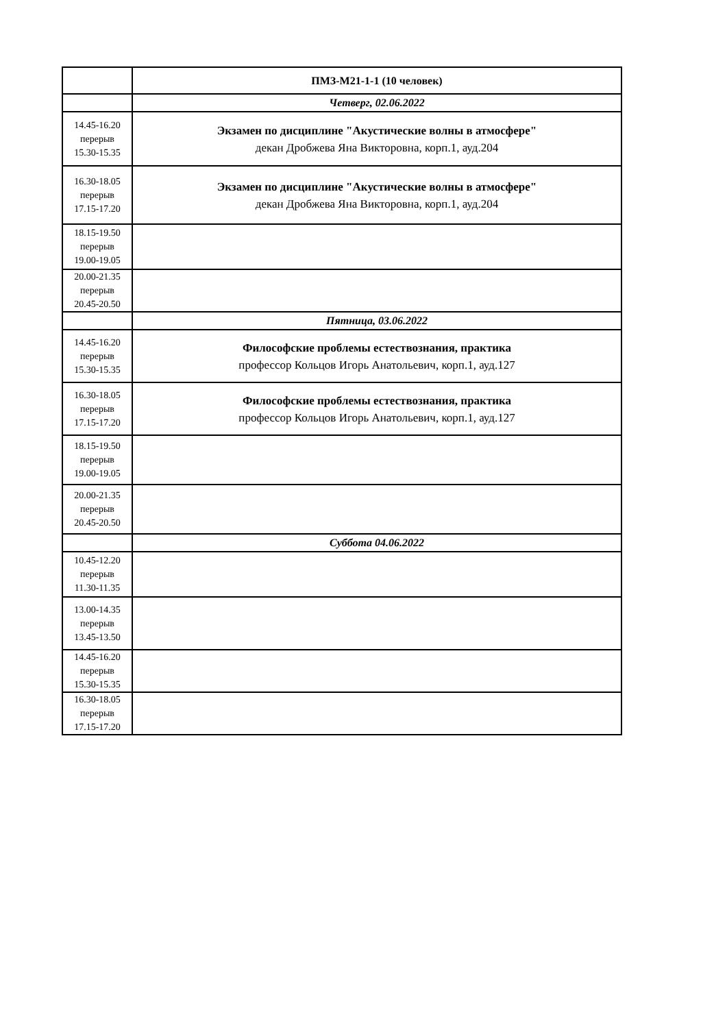| | ПМЗ-М21-1-1 (10 человек) |
| --- | --- |
| | Четверг, 02.06.2022 |
| 14.45-16.20 перерыв 15.30-15.35 | Экзамен по дисциплине "Акустические волны в атмосфере" декан Дробжева Яна Викторовна, корп.1, ауд.204 |
| 16.30-18.05 перерыв 17.15-17.20 | Экзамен по дисциплине "Акустические волны в атмосфере" декан Дробжева Яна Викторовна, корп.1, ауд.204 |
| 18.15-19.50 перерыв 19.00-19.05 | |
| 20.00-21.35 перерыв 20.45-20.50 | |
| | Пятница, 03.06.2022 |
| 14.45-16.20 перерыв 15.30-15.35 | Философские проблемы естествознания, практика профессор Кольцов Игорь Анатольевич, корп.1, ауд.127 |
| 16.30-18.05 перерыв 17.15-17.20 | Философские проблемы естествознания, практика профессор Кольцов Игорь Анатольевич, корп.1, ауд.127 |
| 18.15-19.50 перерыв 19.00-19.05 | |
| 20.00-21.35 перерыв 20.45-20.50 | |
| | Суббота 04.06.2022 |
| 10.45-12.20 перерыв 11.30-11.35 | |
| 13.00-14.35 перерыв 13.45-13.50 | |
| 14.45-16.20 перерыв 15.30-15.35 | |
| 16.30-18.05 перерыв 17.15-17.20 | |